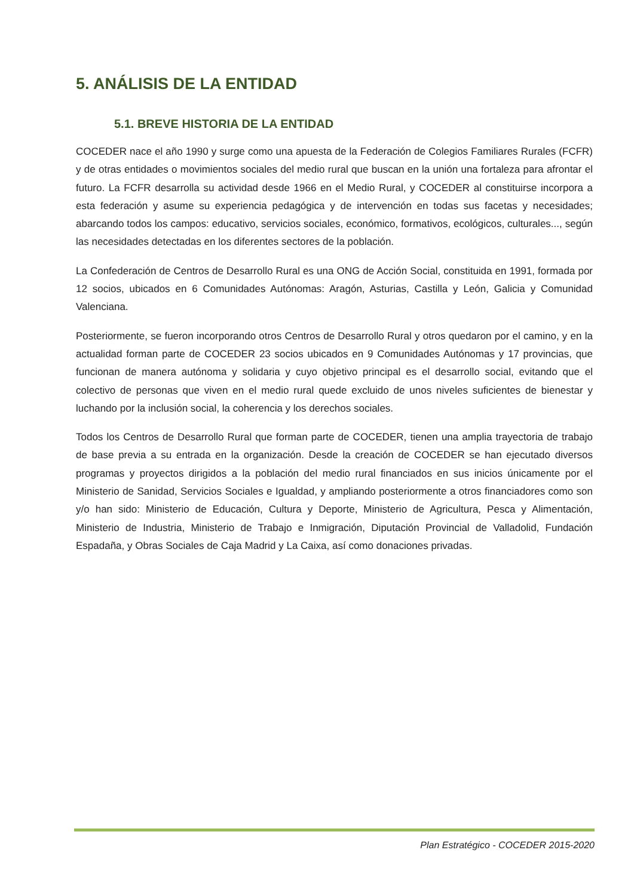5. ANÁLISIS DE LA ENTIDAD
5.1. BREVE HISTORIA DE LA ENTIDAD
COCEDER nace el año 1990 y surge como una apuesta de la Federación de Colegios Familiares Rurales (FCFR) y de otras entidades o movimientos sociales del medio rural que buscan en la unión una fortaleza para afrontar el futuro. La FCFR desarrolla su actividad desde 1966 en el Medio Rural, y COCEDER al constituirse incorpora a esta federación y asume su experiencia pedagógica y de intervención en todas sus facetas y necesidades; abarcando todos los campos: educativo, servicios sociales, económico, formativos, ecológicos, culturales..., según las necesidades detectadas en los diferentes sectores de la población.
La Confederación de Centros de Desarrollo Rural es una ONG de Acción Social, constituida en 1991, formada por 12 socios, ubicados en 6 Comunidades Autónomas: Aragón, Asturias, Castilla y León, Galicia y Comunidad Valenciana.
Posteriormente, se fueron incorporando otros Centros de Desarrollo Rural y otros quedaron por el camino, y en la actualidad forman parte de COCEDER 23 socios ubicados en 9 Comunidades Autónomas y 17 provincias, que funcionan de manera autónoma y solidaria y cuyo objetivo principal es el desarrollo social, evitando que el colectivo de personas que viven en el medio rural quede excluido de unos niveles suficientes de bienestar y luchando por la inclusión social, la coherencia y los derechos sociales.
Todos los Centros de Desarrollo Rural que forman parte de COCEDER, tienen una amplia trayectoria de trabajo de base previa a su entrada en la organización. Desde la creación de COCEDER se han ejecutado diversos programas y proyectos dirigidos a la población del medio rural financiados en sus inicios únicamente por el Ministerio de Sanidad, Servicios Sociales e Igualdad, y ampliando posteriormente a otros financiadores como son y/o han sido: Ministerio de Educación, Cultura y Deporte, Ministerio de Agricultura, Pesca y Alimentación, Ministerio de Industria, Ministerio de Trabajo e Inmigración, Diputación Provincial de Valladolid, Fundación Espadaña, y Obras Sociales de Caja Madrid y La Caixa, así como donaciones privadas.
Plan Estratégico - COCEDER 2015-2020